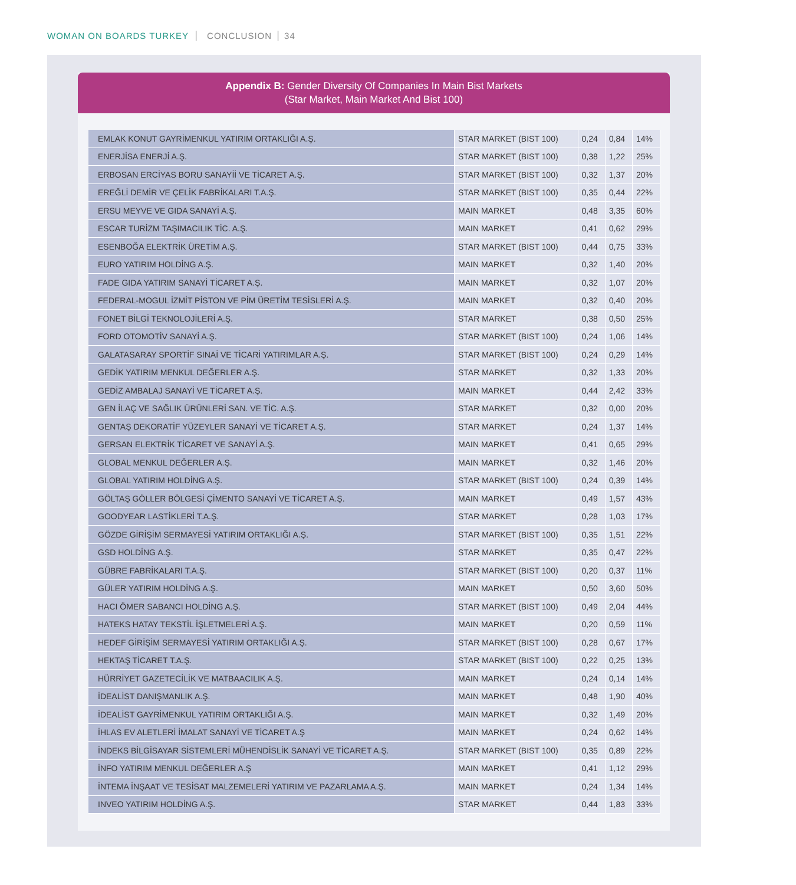WOMAN ON BOARDS TURKEY CONCLUSION 34
Appendix B: Gender Diversity Of Companies In Main Bist Markets
(Star Market, Main Market And Bist 100)
| EMLAK KONUT GAYRİMENKUL YATIRIM ORTAKLIĞI A.Ş. | STAR MARKET (BIST 100) | 0,24 | 0,84 | 14% |
| ENERJİSA ENERJİ A.Ş. | STAR MARKET (BIST 100) | 0,38 | 1,22 | 25% |
| ERBOSAN ERCİYAS BORU SANAYİİ VE TİCARET A.Ş. | STAR MARKET (BIST 100) | 0,32 | 1,37 | 20% |
| EREĞLİ DEMİR VE ÇELİK FABRİKALARI T.A.Ş. | STAR MARKET (BIST 100) | 0,35 | 0,44 | 22% |
| ERSU MEYVE VE GIDA SANAYİ A.Ş. | MAIN MARKET | 0,48 | 3,35 | 60% |
| ESCAR TURİZM TAŞIMACILIK TİC. A.Ş. | MAIN MARKET | 0,41 | 0,62 | 29% |
| ESENBOĞA ELEKTRİK ÜRETİM A.Ş. | STAR MARKET (BIST 100) | 0,44 | 0,75 | 33% |
| EURO YATIRIM HOLDİNG A.Ş. | MAIN MARKET | 0,32 | 1,40 | 20% |
| FADE GIDA YATIRIM SANAYİ TİCARET A.Ş. | MAIN MARKET | 0,32 | 1,07 | 20% |
| FEDERAL-MOGUL İZMİT PİSTON VE PİM ÜRETİM TESİSLERİ A.Ş. | MAIN MARKET | 0,32 | 0,40 | 20% |
| FONET BİLGİ TEKNOLOJİLERİ A.Ş. | STAR MARKET | 0,38 | 0,50 | 25% |
| FORD OTOMOTİV SANAYİ A.Ş. | STAR MARKET (BIST 100) | 0,24 | 1,06 | 14% |
| GALATASARAY SPORTİF SINAİ VE TİCARİ YATIRIMLAR A.Ş. | STAR MARKET (BIST 100) | 0,24 | 0,29 | 14% |
| GEDİK YATIRIM MENKUL DEĞERLER A.Ş. | STAR MARKET | 0,32 | 1,33 | 20% |
| GEDİZ AMBALAJ SANAYİ VE TİCARET A.Ş. | MAIN MARKET | 0,44 | 2,42 | 33% |
| GEN İLAÇ VE SAĞLIK ÜRÜNLERİ SAN. VE TİC. A.Ş. | STAR MARKET | 0,32 | 0,00 | 20% |
| GENTAŞ DEKORATİF YÜZEYLER SANAYİ VE TİCARET A.Ş. | STAR MARKET | 0,24 | 1,37 | 14% |
| GERSAN ELEKTRİK TİCARET VE SANAYİ A.Ş. | MAIN MARKET | 0,41 | 0,65 | 29% |
| GLOBAL MENKUL DEĞERLER A.Ş. | MAIN MARKET | 0,32 | 1,46 | 20% |
| GLOBAL YATIRIM HOLDİNG A.Ş. | STAR MARKET (BIST 100) | 0,24 | 0,39 | 14% |
| GÖLTAŞ GÖLLER BÖLGESİ ÇİMENTO SANAYİ VE TİCARET A.Ş. | MAIN MARKET | 0,49 | 1,57 | 43% |
| GOODYEAR LASTİKLERİ T.A.Ş. | STAR MARKET | 0,28 | 1,03 | 17% |
| GÖZDE GİRİŞİM SERMAYESİ YATIRIM ORTAKLIĞI A.Ş. | STAR MARKET (BIST 100) | 0,35 | 1,51 | 22% |
| GSD HOLDİNG A.Ş. | STAR MARKET | 0,35 | 0,47 | 22% |
| GÜBRE FABRİKALARI T.A.Ş. | STAR MARKET (BIST 100) | 0,20 | 0,37 | 11% |
| GÜLER YATIRIM HOLDİNG A.Ş. | MAIN MARKET | 0,50 | 3,60 | 50% |
| HACI ÖMER SABANCI HOLDİNG A.Ş. | STAR MARKET (BIST 100) | 0,49 | 2,04 | 44% |
| HATEKS HATAY TEKSTİL İŞLETMELERİ A.Ş. | MAIN MARKET | 0,20 | 0,59 | 11% |
| HEDEF GİRİŞİM SERMAYESİ YATIRIM ORTAKLIĞI A.Ş. | STAR MARKET (BIST 100) | 0,28 | 0,67 | 17% |
| HEKTAŞ TİCARET T.A.Ş. | STAR MARKET (BIST 100) | 0,22 | 0,25 | 13% |
| HÜRRİYET GAZETECİLİK VE MATBAACILIK A.Ş. | MAIN MARKET | 0,24 | 0,14 | 14% |
| İDEALİST DANIŞMANLIK A.Ş. | MAIN MARKET | 0,48 | 1,90 | 40% |
| İDEALİST GAYRİMENKUL YATIRIM ORTAKLIĞI A.Ş. | MAIN MARKET | 0,32 | 1,49 | 20% |
| İHLAS EV ALETLERİ İMALAT SANAYİ VE TİCARET A.Ş | MAIN MARKET | 0,24 | 0,62 | 14% |
| İNDEKS BİLGİSAYAR SİSTEMLERİ MÜHENDİSLİK SANAYİ VE TİCARET A.Ş. | STAR MARKET (BIST 100) | 0,35 | 0,89 | 22% |
| İNFO YATIRIM MENKUL DEĞERLER A.Ş | MAIN MARKET | 0,41 | 1,12 | 29% |
| İNTEMA İNŞAAT VE TESİSAT MALZEMELERİ YATIRIM VE PAZARLAMA A.Ş. | MAIN MARKET | 0,24 | 1,34 | 14% |
| INVEO YATIRIM HOLDİNG A.Ş. | STAR MARKET | 0,44 | 1,83 | 33% |